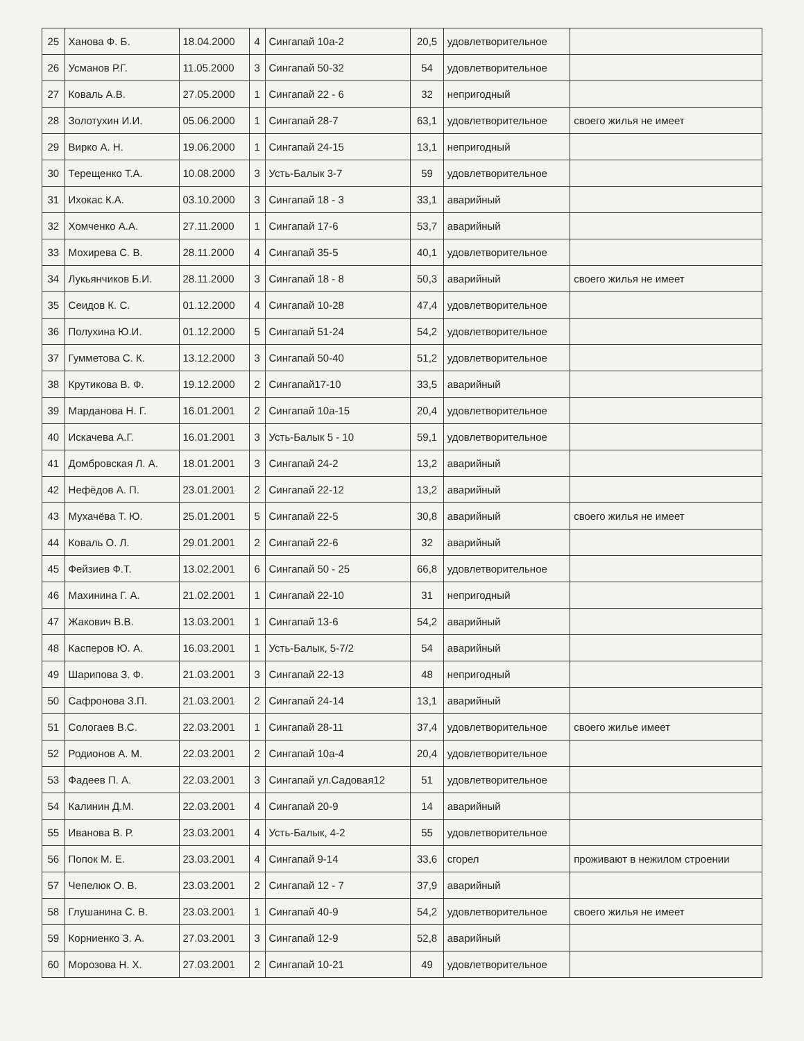| 25 | Ханова Ф. Б. | 18.04.2000 | 4 | Сингапай 10а-2 | 20,5 | удовлетворительное | |
| 26 | Усманов Р.Г. | 11.05.2000 | 3 | Сингапай 50-32 | 54 | удовлетворительное | |
| 27 | Коваль А.В. | 27.05.2000 | 1 | Сингапай 22 - 6 | 32 | непригодный | |
| 28 | Золотухин И.И. | 05.06.2000 | 1 | Сингапай 28-7 | 63,1 | удовлетворительное | своего жилья не имеет |
| 29 | Вирко А. Н. | 19.06.2000 | 1 | Сингапай 24-15 | 13,1 | непригодный | |
| 30 | Терещенко Т.А. | 10.08.2000 | 3 | Усть-Балык 3-7 | 59 | удовлетворительное | |
| 31 | Ихокас К.А. | 03.10.2000 | 3 | Сингапай 18 - 3 | 33,1 | аварийный | |
| 32 | Хомченко А.А. | 27.11.2000 | 1 | Сингапай 17-6 | 53,7 | аварийный | |
| 33 | Мохирева С. В. | 28.11.2000 | 4 | Сингапай 35-5 | 40,1 | удовлетворительное | |
| 34 | Лукьянчиков Б.И. | 28.11.2000 | 3 | Сингапай 18 - 8 | 50,3 | аварийный | своего жилья не имеет |
| 35 | Сеидов К. С. | 01.12.2000 | 4 | Сингапай 10-28 | 47,4 | удовлетворительное | |
| 36 | Полухина Ю.И. | 01.12.2000 | 5 | Сингапай 51-24 | 54,2 | удовлетворительное | |
| 37 | Гумметова С. К. | 13.12.2000 | 3 | Сингапай 50-40 | 51,2 | удовлетворительное | |
| 38 | Крутикова В. Ф. | 19.12.2000 | 2 | Сингапай17-10 | 33,5 | аварийный | |
| 39 | Марданова Н. Г. | 16.01.2001 | 2 | Сингапай 10а-15 | 20,4 | удовлетворительное | |
| 40 | Искачева А.Г. | 16.01.2001 | 3 | Усть-Балык 5 - 10 | 59,1 | удовлетворительное | |
| 41 | Домбровская Л. А. | 18.01.2001 | 3 | Сингапай 24-2 | 13,2 | аварийный | |
| 42 | Нефёдов А. П. | 23.01.2001 | 2 | Сингапай 22-12 | 13,2 | аварийный | |
| 43 | Мухачёва Т. Ю. | 25.01.2001 | 5 | Сингапай 22-5 | 30,8 | аварийный | своего жилья не имеет |
| 44 | Коваль О. Л. | 29.01.2001 | 2 | Сингапай 22-6 | 32 | аварийный | |
| 45 | Фейзиев Ф.Т. | 13.02.2001 | 6 | Сингапай 50 - 25 | 66,8 | удовлетворительное | |
| 46 | Махинина Г. А. | 21.02.2001 | 1 | Сингапай 22-10 | 31 | непригодный | |
| 47 | Жакович В.В. | 13.03.2001 | 1 | Сингапай 13-6 | 54,2 | аварийный | |
| 48 | Касперов Ю. А. | 16.03.2001 | 1 | Усть-Балык, 5-7/2 | 54 | аварийный | |
| 49 | Шарипова З. Ф. | 21.03.2001 | 3 | Сингапай 22-13 | 48 | непригодный | |
| 50 | Сафронова З.П. | 21.03.2001 | 2 | Сингапай 24-14 | 13,1 | аварийный | |
| 51 | Сологаев В.С. | 22.03.2001 | 1 | Сингапай 28-11 | 37,4 | удовлетворительное | своего жилье имеет |
| 52 | Родионов А. М. | 22.03.2001 | 2 | Сингапай 10а-4 | 20,4 | удовлетворительное | |
| 53 | Фадеев П. А. | 22.03.2001 | 3 | Сингапай ул.Садовая12 | 51 | удовлетворительное | |
| 54 | Калинин Д.М. | 22.03.2001 | 4 | Сингапай 20-9 | 14 | аварийный | |
| 55 | Иванова В. Р. | 23.03.2001 | 4 | Усть-Балык, 4-2 | 55 | удовлетворительное | |
| 56 | Попок М. Е. | 23.03.2001 | 4 | Сингапай 9-14 | 33,6 | сгорел | проживают в нежилом строении |
| 57 | Чепелюк О. В. | 23.03.2001 | 2 | Сингапай 12 - 7 | 37,9 | аварийный | |
| 58 | Глушанина С. В. | 23.03.2001 | 1 | Сингапай 40-9 | 54,2 | удовлетворительное | своего жилья не имеет |
| 59 | Корниенко З. А. | 27.03.2001 | 3 | Сингапай 12-9 | 52,8 | аварийный | |
| 60 | Морозова Н. Х. | 27.03.2001 | 2 | Сингапай 10-21 | 49 | удовлетворительное | |